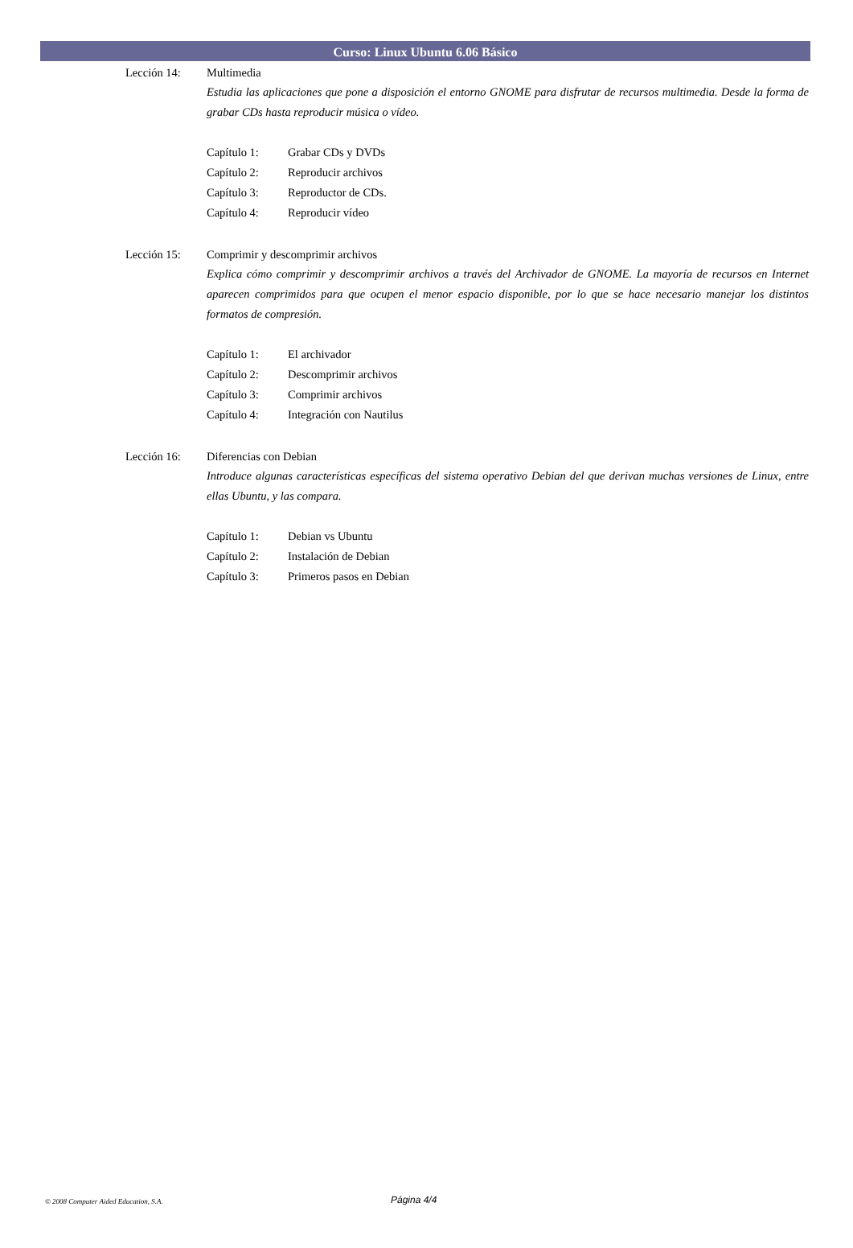Curso: Linux Ubuntu 6.06 Básico
Lección 14: Multimedia
Estudia las aplicaciones que pone a disposición el entorno GNOME para disfrutar de recursos multimedia. Desde la forma de grabar CDs hasta reproducir música o vídeo.
Capítulo 1: Grabar CDs y DVDs
Capítulo 2: Reproducir archivos
Capítulo 3: Reproductor de CDs.
Capítulo 4: Reproducir vídeo
Lección 15: Comprimir y descomprimir archivos
Explica cómo comprimir y descomprimir archivos a través del Archivador de GNOME. La mayoría de recursos en Internet aparecen comprimidos para que ocupen el menor espacio disponible, por lo que se hace necesario manejar los distintos formatos de compresión.
Capítulo 1: El archivador
Capítulo 2: Descomprimir archivos
Capítulo 3: Comprimir archivos
Capítulo 4: Integración con Nautilus
Lección 16: Diferencias con Debian
Introduce algunas características específicas del sistema operativo Debian del que derivan muchas versiones de Linux, entre ellas Ubuntu, y las compara.
Capítulo 1: Debian vs Ubuntu
Capítulo 2: Instalación de Debian
Capítulo 3: Primeros pasos en Debian
© 2008 Computer Aided Education, S.A.
Página 4/4